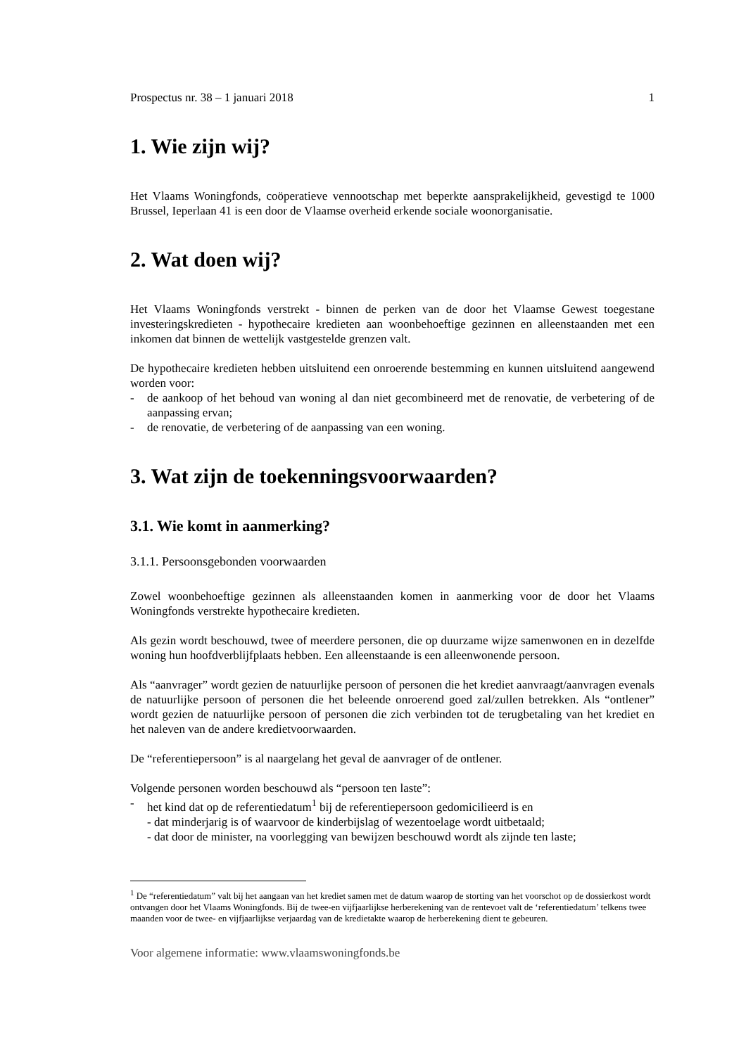Prospectus nr. 38 – 1 januari 2018 1
1. Wie zijn wij?
Het Vlaams Woningfonds, coöperatieve vennootschap met beperkte aansprakelijkheid, gevestigd te 1000 Brussel, Ieperlaan 41 is een door de Vlaamse overheid erkende sociale woonorganisatie.
2. Wat doen wij?
Het Vlaams Woningfonds verstrekt - binnen de perken van de door het Vlaamse Gewest toegestane investeringskredieten - hypothecaire kredieten aan woonbehoeftige gezinnen en alleenstaanden met een inkomen dat binnen de wettelijk vastgestelde grenzen valt.
De hypothecaire kredieten hebben uitsluitend een onroerende bestemming en kunnen uitsluitend aangewend worden voor:
- de aankoop of het behoud van woning al dan niet gecombineerd met de renovatie, de verbetering of de aanpassing ervan;
- de renovatie, de verbetering of de aanpassing van een woning.
3. Wat zijn de toekenningsvoorwaarden?
3.1. Wie komt in aanmerking?
3.1.1. Persoonsgebonden voorwaarden
Zowel woonbehoeftige gezinnen als alleenstaanden komen in aanmerking voor de door het Vlaams Woningfonds verstrekte hypothecaire kredieten.
Als gezin wordt beschouwd, twee of meerdere personen, die op duurzame wijze samenwonen en in dezelfde woning hun hoofdverblijfplaats hebben. Een alleenstaande is een alleenwonende persoon.
Als “aanvrager” wordt gezien de natuurlijke persoon of personen die het krediet aanvraagt/aanvragen evenals de natuurlijke persoon of personen die het beleende onroerend goed zal/zullen betrekken. Als “ontlener” wordt gezien de natuurlijke persoon of personen die zich verbinden tot de terugbetaling van het krediet en het naleven van de andere kredietvoorwaarden.
De “referentiepersoon” is al naargelang het geval de aanvrager of de ontlener.
Volgende personen worden beschouwd als “persoon ten laste”:
- het kind dat op de referentiedatum<sup>1</sup> bij de referentiepersoon gedomicilieerd is en
- dat minderjarig is of waarvoor de kinderbijslag of wezentoelage wordt uitbetaald;
- dat door de minister, na voorlegging van bewijzen beschouwd wordt als zijnde ten laste;
<sup>1</sup> De “referentiedatum” valt bij het aangaan van het krediet samen met de datum waarop de storting van het voorschot op de dossierkost wordt ontvangen door het Vlaams Woningfonds. Bij de twee-en vijfjaarlijkse herberekening van de rentevoet valt de ‘referentiedatum’ telkens twee maanden voor de twee- en vijfjaarlijkse verjaardag van de kredietakte waarop de herberekening dient te gebeuren.
Voor algemene informatie: www.vlaamswoningfonds.be